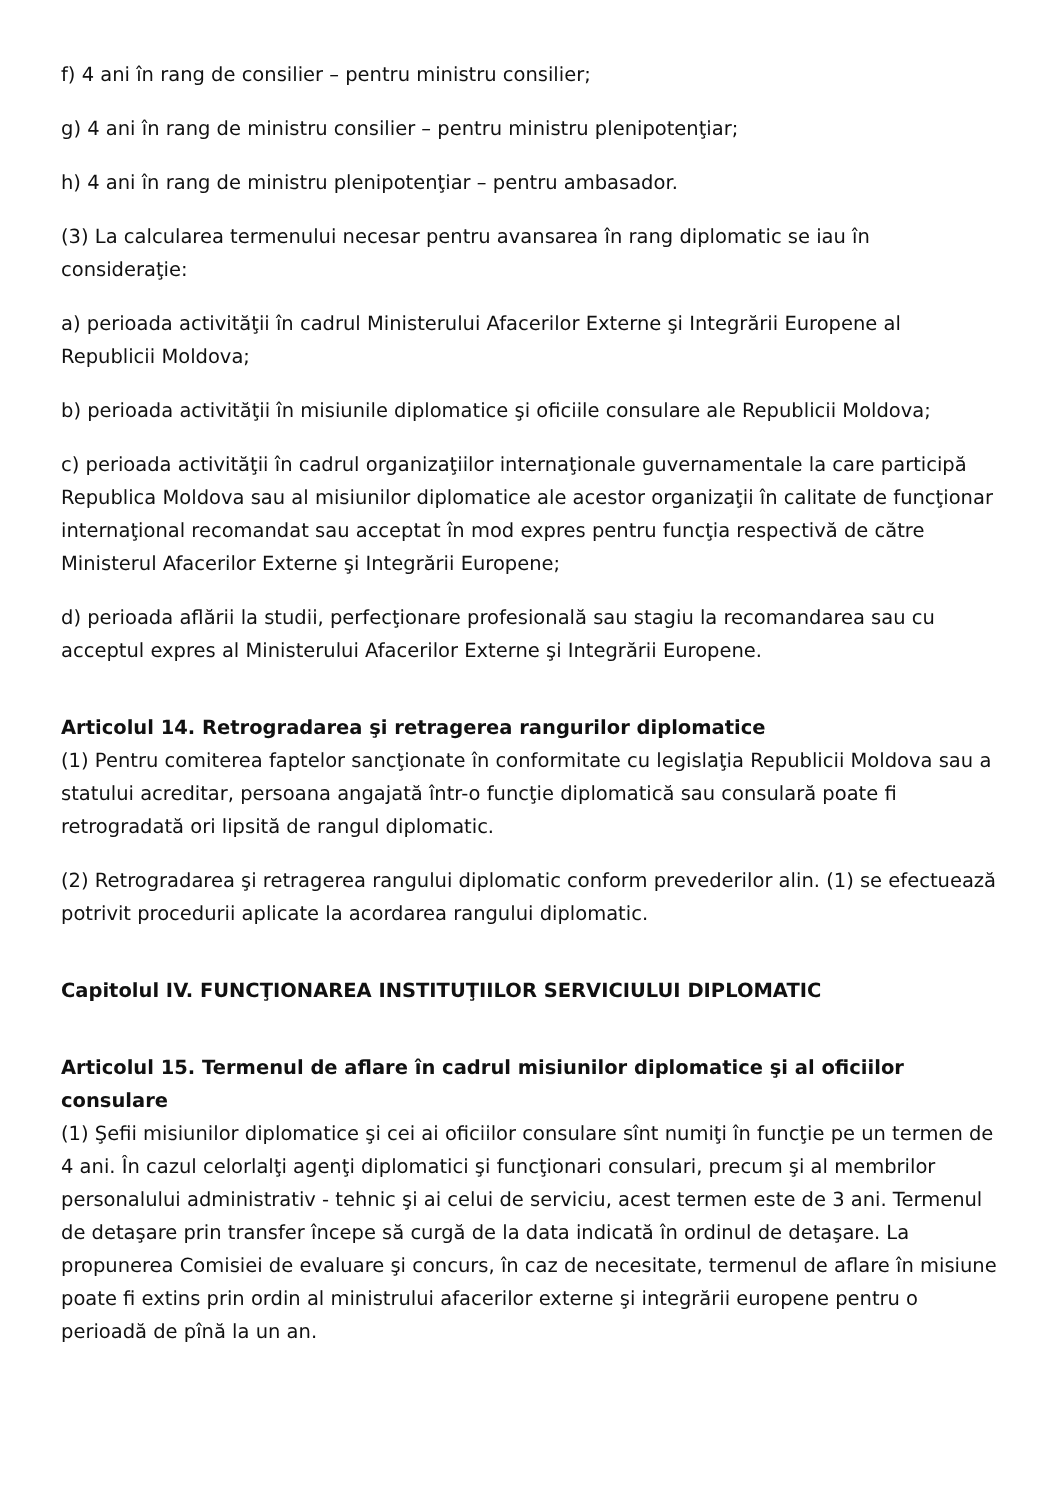f) 4 ani în rang de consilier – pentru ministru consilier;
g) 4 ani în rang de ministru consilier – pentru ministru plenipotenţiar;
h) 4 ani în rang de ministru plenipotenţiar – pentru ambasador.
(3) La calcularea termenului necesar pentru avansarea în rang diplomatic se iau în consideraţie:
a) perioada activităţii în cadrul Ministerului Afacerilor Externe şi Integrării Europene al Republicii Moldova;
b) perioada activităţii în misiunile diplomatice şi oficiile consulare ale Republicii Moldova;
c) perioada activităţii în cadrul organizaţiilor internaţionale guvernamentale la care participă Republica Moldova sau al misiunilor diplomatice ale acestor organizaţii în calitate de funcţionar internaţional recomandat sau acceptat în mod expres pentru funcţia respectivă de către Ministerul Afacerilor Externe şi Integrării Europene;
d) perioada aflării la studii, perfecţionare profesională sau stagiu la recomandarea sau cu acceptul expres al Ministerului Afacerilor Externe şi Integrării Europene.
Articolul 14. Retrogradarea şi retragerea rangurilor diplomatice
(1) Pentru comiterea faptelor sancţionate în conformitate cu legislaţia Republicii Moldova sau a statului acreditar, persoana angajată într-o funcţie diplomatică sau consulară poate fi retrogradată ori lipsită de rangul diplomatic.
(2) Retrogradarea şi retragerea rangului diplomatic conform prevederilor alin. (1) se efectuează potrivit procedurii aplicate la acordarea rangului diplomatic.
Capitolul IV. FUNCŢIONAREA INSTITUŢIILOR SERVICIULUI DIPLOMATIC
Articolul 15. Termenul de aflare în cadrul misiunilor diplomatice şi al oficiilor consulare
(1) Şefii misiunilor diplomatice şi cei ai oficiilor consulare sînt numiţi în funcţie pe un termen de 4 ani. În cazul celorlalţi agenţi diplomatici şi funcţionari consulari, precum şi al membrilor personalului administrativ - tehnic şi ai celui de serviciu, acest termen este de 3 ani. Termenul de detaşare prin transfer începe să curgă de la data indicată în ordinul de detaşare. La propunerea Comisiei de evaluare şi concurs, în caz de necesitate, termenul de aflare în misiune poate fi extins prin ordin al ministrului afacerilor externe şi integrării europene pentru o perioadă de pînă la un an.